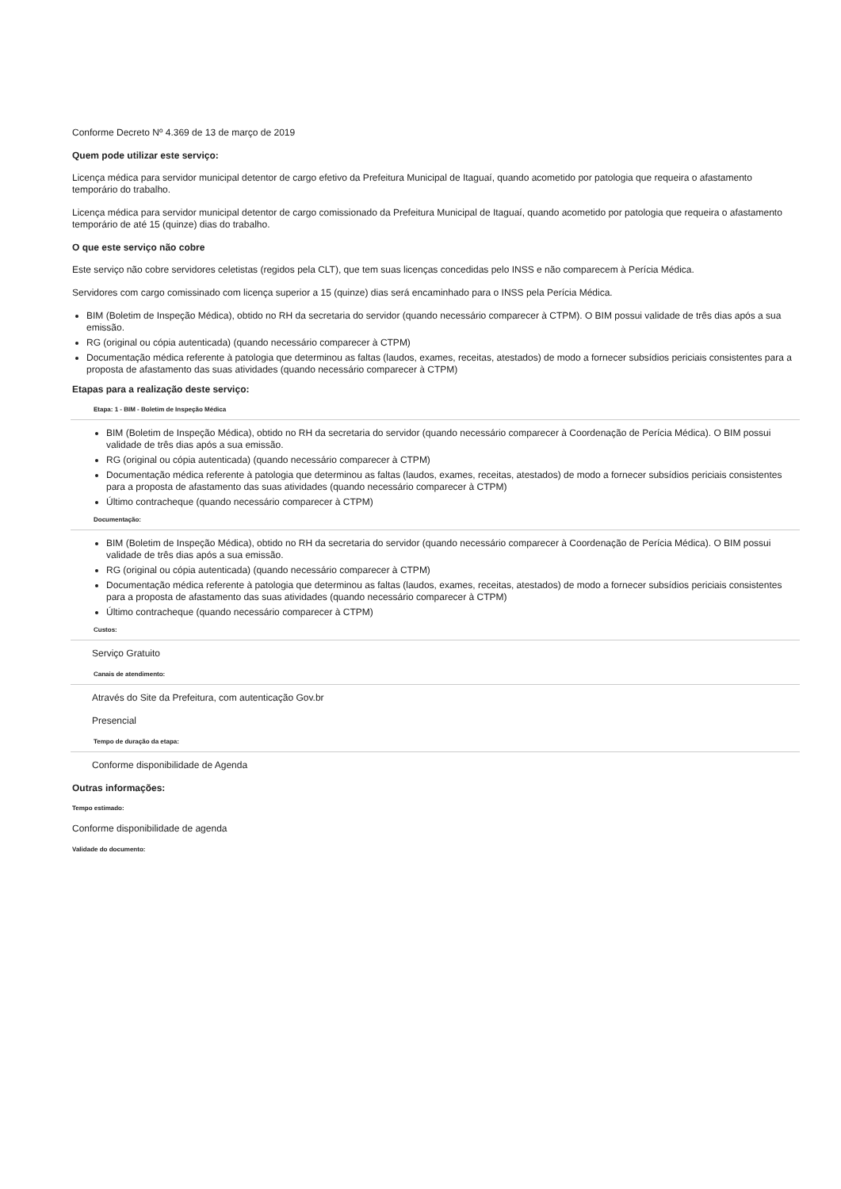Conforme Decreto Nº 4.369 de 13 de março de 2019
Quem pode utilizar este serviço:
Licença médica para servidor municipal detentor de cargo efetivo da Prefeitura Municipal de Itaguaí, quando acometido por patologia que requeira o afastamento temporário do trabalho.
Licença médica para servidor municipal detentor de cargo comissionado da Prefeitura Municipal de Itaguaí, quando acometido por patologia que requeira o afastamento temporário de até 15 (quinze) dias do trabalho.
O que este serviço não cobre
Este serviço não cobre servidores celetistas (regidos pela CLT), que tem suas licenças concedidas pelo INSS e não comparecem à Perícia Médica.
Servidores com cargo comissinado com licença superior a 15 (quinze) dias será encaminhado para o INSS pela Perícia Médica.
BIM (Boletim de Inspeção Médica), obtido no RH da secretaria do servidor (quando necessário comparecer à CTPM). O BIM possui validade de três dias após a sua emissão.
RG (original ou cópia autenticada) (quando necessário comparecer à CTPM)
Documentação médica referente à patologia que determinou as faltas (laudos, exames, receitas, atestados) de modo a fornecer subsídios periciais consistentes para a proposta de afastamento das suas atividades (quando necessário comparecer à CTPM)
Etapas para a realização deste serviço:
Etapa: 1 - BIM - Boletim de Inspeção Médica
BIM (Boletim de Inspeção Médica), obtido no RH da secretaria do servidor (quando necessário comparecer à Coordenação de Perícia Médica). O BIM possui validade de três dias após a sua emissão.
RG (original ou cópia autenticada) (quando necessário comparecer à CTPM)
Documentação médica referente à patologia que determinou as faltas (laudos, exames, receitas, atestados) de modo a fornecer subsídios periciais consistentes para a proposta de afastamento das suas atividades (quando necessário comparecer à CTPM)
Último contracheque (quando necessário comparecer à CTPM)
Documentação:
BIM (Boletim de Inspeção Médica), obtido no RH da secretaria do servidor (quando necessário comparecer à Coordenação de Perícia Médica). O BIM possui validade de três dias após a sua emissão.
RG (original ou cópia autenticada) (quando necessário comparecer à CTPM)
Documentação médica referente à patologia que determinou as faltas (laudos, exames, receitas, atestados) de modo a fornecer subsídios periciais consistentes para a proposta de afastamento das suas atividades (quando necessário comparecer à CTPM)
Último contracheque (quando necessário comparecer à CTPM)
Custos:
Serviço Gratuito
Canais de atendimento:
Através do Site da Prefeitura, com autenticação Gov.br
Presencial
Tempo de duração da etapa:
Conforme disponibilidade de Agenda
Outras informações:
Tempo estimado:
Conforme disponibilidade de agenda
Validade do documento: